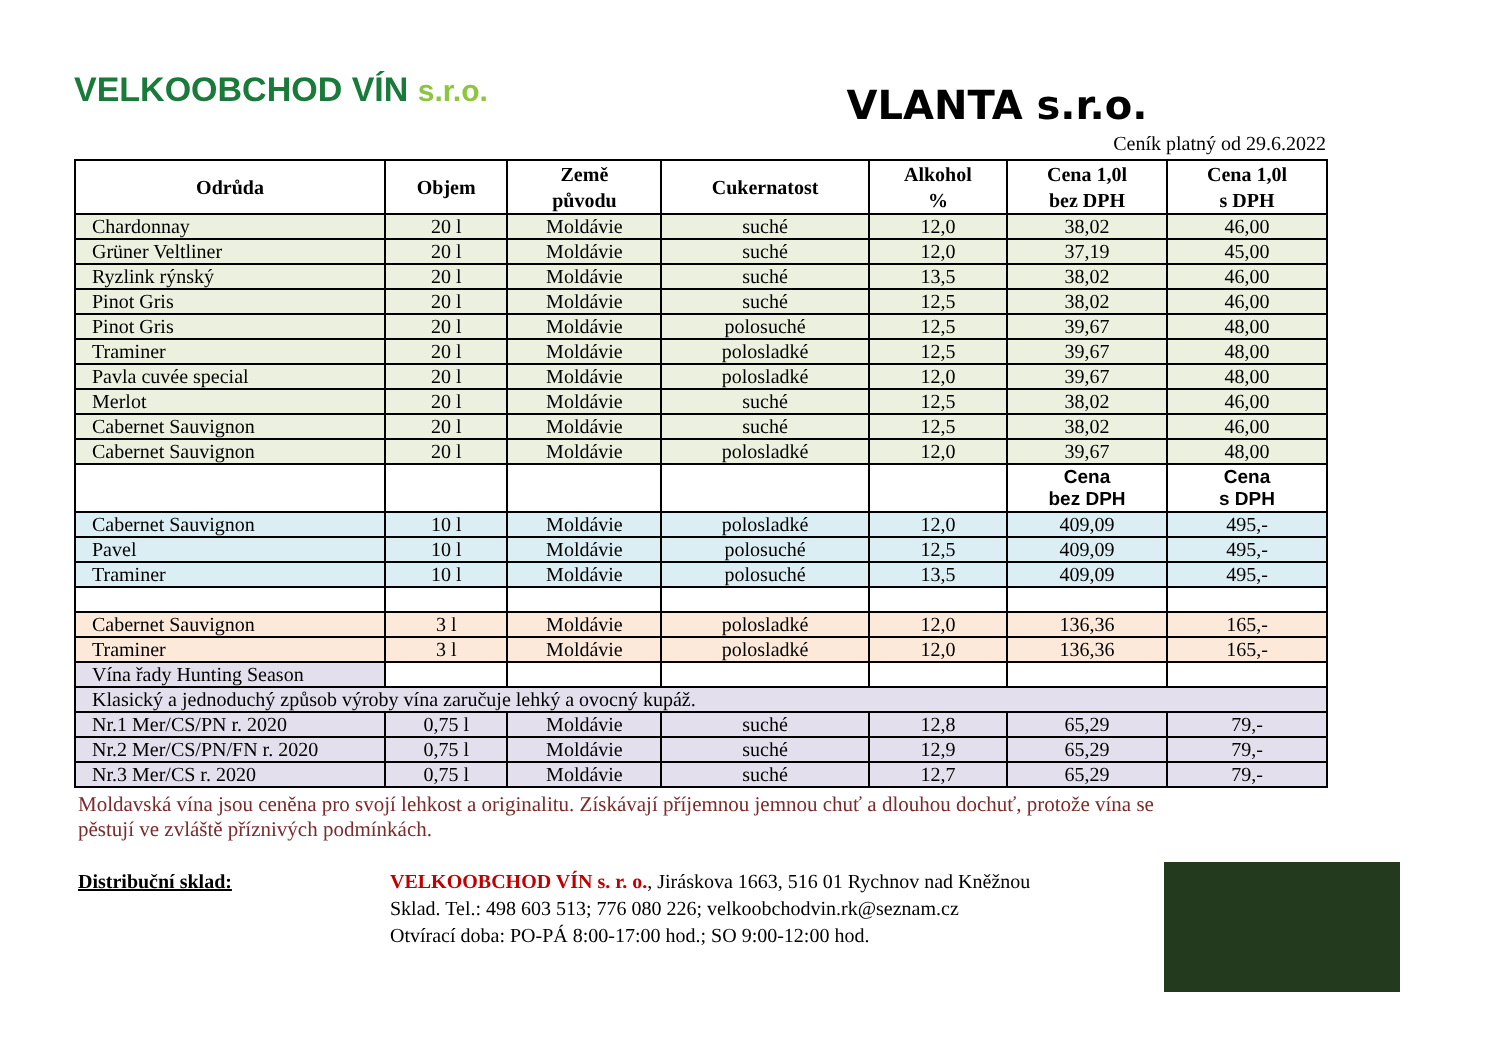VELKOOBCHOD VÍN s.r.o.
VLANTA s.r.o.
Ceník platný od 29.6.2022
| Odrůda | Objem | Země původu | Cukernatost | Alkohol % | Cena 1,0l bez DPH | Cena 1,0l s DPH |
| --- | --- | --- | --- | --- | --- | --- |
| Chardonnay | 20 l | Moldávie | suché | 12,0 | 38,02 | 46,00 |
| Grüner Veltliner | 20 l | Moldávie | suché | 12,0 | 37,19 | 45,00 |
| Ryzlink rýnský | 20 l | Moldávie | suché | 13,5 | 38,02 | 46,00 |
| Pinot Gris | 20 l | Moldávie | suché | 12,5 | 38,02 | 46,00 |
| Pinot Gris | 20 l | Moldávie | polosuché | 12,5 | 39,67 | 48,00 |
| Traminer | 20 l | Moldávie | polosladké | 12,5 | 39,67 | 48,00 |
| Pavla cuvée special | 20 l | Moldávie | polosladké | 12,0 | 39,67 | 48,00 |
| Merlot | 20 l | Moldávie | suché | 12,5 | 38,02 | 46,00 |
| Cabernet Sauvignon | 20 l | Moldávie | suché | 12,5 | 38,02 | 46,00 |
| Cabernet Sauvignon | 20 l | Moldávie | polosladké | 12,0 | 39,67 | 48,00 |
| | | | | | Cena bez DPH | Cena s DPH |
| Cabernet Sauvignon | 10 l | Moldávie | polosladké | 12,0 | 409,09 | 495,- |
| Pavel | 10 l | Moldávie | polosuché | 12,5 | 409,09 | 495,- |
| Traminer | 10 l | Moldávie | polosuché | 13,5 | 409,09 | 495,- |
| Cabernet Sauvignon | 3 l | Moldávie | polosladké | 12,0 | 136,36 | 165,- |
| Traminer | 3 l | Moldávie | polosladké | 12,0 | 136,36 | 165,- |
| Vína řady Hunting Season | | | | | | |
| Klasický a jednoduchý způsob výroby vína zaručuje lehký a ovocný kupáž. | | | | | | |
| Nr.1 Mer/CS/PN r. 2020 | 0,75 l | Moldávie | suché | 12,8 | 65,29 | 79,- |
| Nr.2 Mer/CS/PN/FN r. 2020 | 0,75 l | Moldávie | suché | 12,9 | 65,29 | 79,- |
| Nr.3 Mer/CS r. 2020 | 0,75 l | Moldávie | suché | 12,7 | 65,29 | 79,- |
Moldavská vína jsou ceněna pro svojí lehkost a originalitu. Získávají příjemnou jemnou chuť a dlouhou dochuť, protože vína se pěstují ve zvláště příznivých podmínkách.
Distribuční sklad: VELKOOBCHOD VÍN s. r. o., Jiráskova 1663, 516 01 Rychnov nad Kněžnou
Sklad. Tel.: 498 603 513; 776 080 226; velkoobchodvin.rk@seznam.cz
Otvírací doba: PO-PÁ 8:00-17:00 hod.; SO 9:00-12:00 hod.